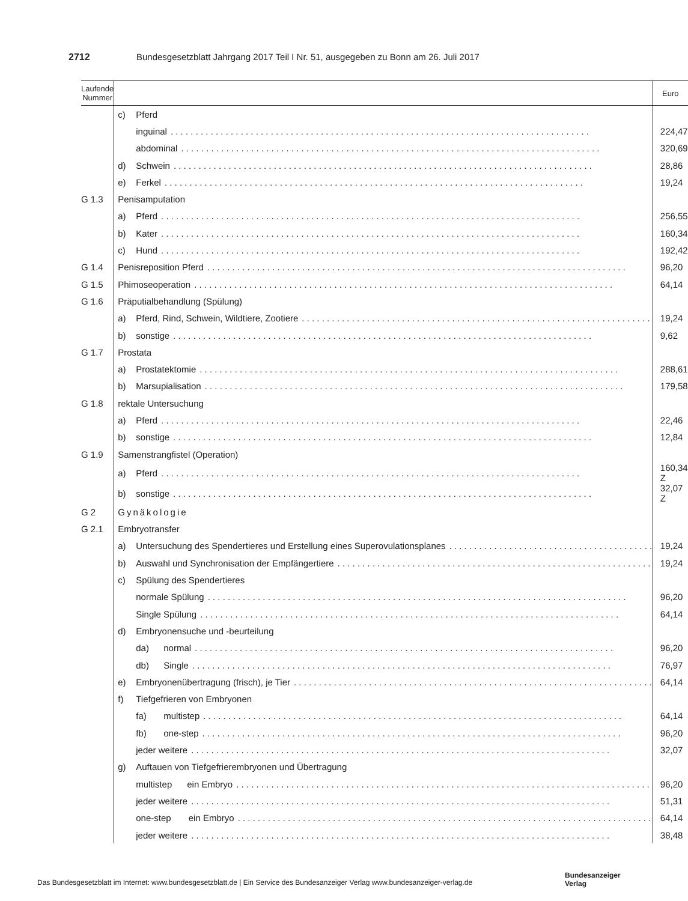2712 Bundesgesetzblatt Jahrgang 2017 Teil I Nr. 51, ausgegeben zu Bonn am 26. Juli 2017
| Laufende Nummer | | Euro |
| --- | --- | --- |
| | c) Pferd | |
| | inguinal | 224,47 |
| | abdominal | 320,69 |
| | d) Schwein | 28,86 |
| | e) Ferkel | 19,24 |
| G 1.3 | Penisamputation | |
| | a) Pferd | 256,55 |
| | b) Kater | 160,34 |
| | c) Hund | 192,42 |
| G 1.4 | Penisreposition Pferd | 96,20 |
| G 1.5 | Phimoseoperation | 64,14 |
| G 1.6 | Präputialbehandlung (Spülung) | |
| | a) Pferd, Rind, Schwein, Wildtiere, Zootiere | 19,24 |
| | b) sonstige | 9,62 |
| G 1.7 | Prostata | |
| | a) Prostatektomie | 288,61 |
| | b) Marsupialisation | 179,58 |
| G 1.8 | rektale Untersuchung | |
| | a) Pferd | 22,46 |
| | b) sonstige | 12,84 |
| G 1.9 | Samenstrangfistel (Operation) | |
| | a) Pferd | 160,34 Z |
| | b) sonstige | 32,07 Z |
| G 2 | Gynäkologie | |
| G 2.1 | Embryotransfer | |
| | a) Untersuchung des Spendertieres und Erstellung eines Superovulationsplanes | 19,24 |
| | b) Auswahl und Synchronisation der Empfängertiere | 19,24 |
| | c) Spülung des Spendertieres | |
| | normale Spülung | 96,20 |
| | Single Spülung | 64,14 |
| | d) Embryonensuche und -beurteilung | |
| | da) normal | 96,20 |
| | db) Single | 76,97 |
| | e) Embryonenübertragung (frisch), je Tier | 64,14 |
| | f) Tiefgefrieren von Embryonen | |
| | fa) multistep | 64,14 |
| | fb) one-step | 96,20 |
| | jeder weitere | 32,07 |
| | g) Auftauen von Tiefgefrierembryonen und Übertragung | |
| | multistep ein Embryo | 96,20 |
| | jeder weitere | 51,31 |
| | one-step ein Embryo | 64,14 |
| | jeder weitere | 38,48 |
Das Bundesgesetzblatt im Internet: www.bundesgesetzblatt.de | Ein Service des Bundesanzeiger Verlag www.bundesanzeiger-verlag.de
Bundesanzeiger
Verlag